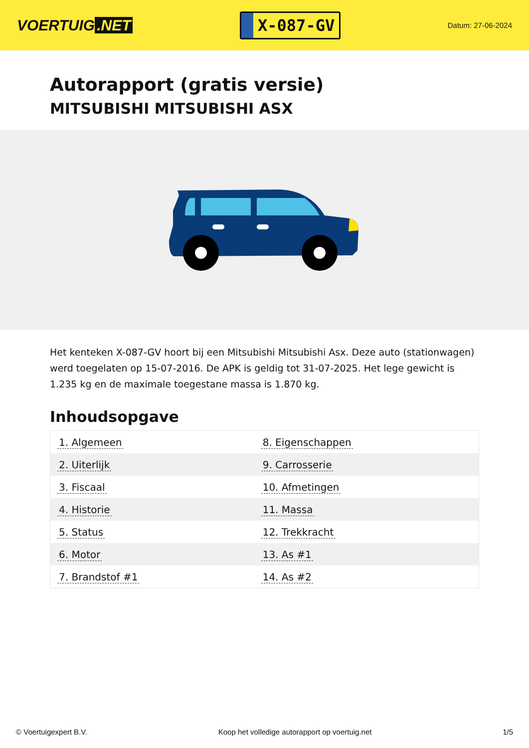VOERTUIG.NET
X-087-GV
Datum: 27-06-2024
Autorapport (gratis versie)
MITSUBISHI MITSUBISHI ASX
Het kenteken X-087-GV hoort bij een Mitsubishi Mitsubishi Asx. Deze auto (stationwagen) werd toegelaten op 15-07-2016. De APK is geldig tot 31-07-2025. Het lege gewicht is 1.235 kg en de maximale toegestane massa is 1.870 kg.
Inhoudsopgave
| 1. Algemeen | 8. Eigenschappen |
| 2. Uiterlijk | 9. Carrosserie |
| 3. Fiscaal | 10. Afmetingen |
| 4. Historie | 11. Massa |
| 5. Status | 12. Trekkracht |
| 6. Motor | 13. As #1 |
| 7. Brandstof #1 | 14. As #2 |
© Voertuigexpert B.V. Koop het volledige autorapport op voertuig.net 1/5